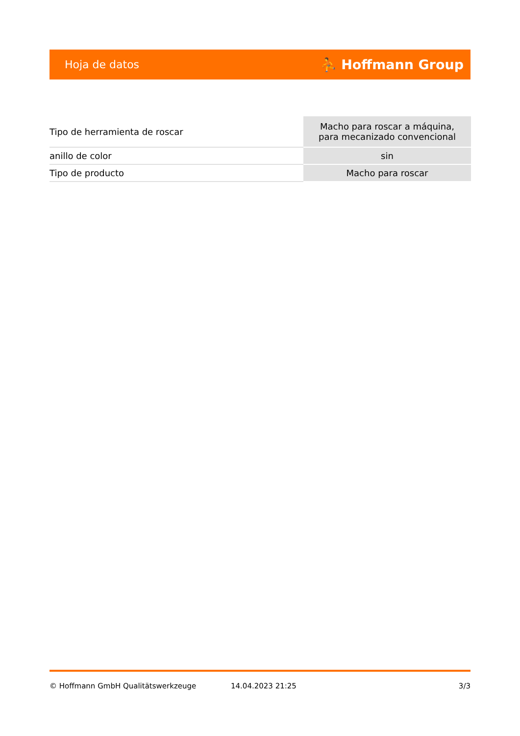Hoja de datos ⛹ Hoffmann Group
| Tipo de herramienta de roscar | Macho para roscar a máquina, para mecanizado convencional |
| anillo de color | sin |
| Tipo de producto | Macho para roscar |
© Hoffmann GmbH Qualitätswerkzeuge 14.04.2023 21:25 3/3